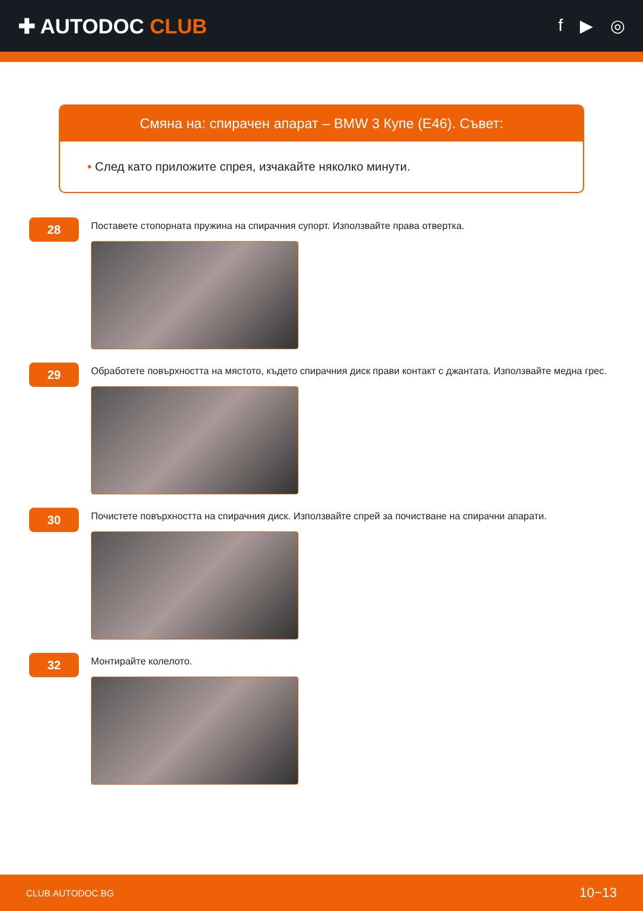✚ AUTODOC CLUB
f ▶ ◎
Смяна на: спирачен апарат – BMW 3 Купе (E46). Съвет:
• След като приложите спрея, изчакайте няколко минути.
28
Поставете стопорната пружина на спирачния супорт. Използвайте права отвертка.
29
Обработете повърхността на мястото, където спирачния диск прави контакт с джантата. Използвайте медна грес.
30
Почистете повърхността на спирачния диск. Използвайте спрей за почистване на спирачни апарати.
32
Монтирайте колелото.
CLUB.AUTODOC.BG 10−13